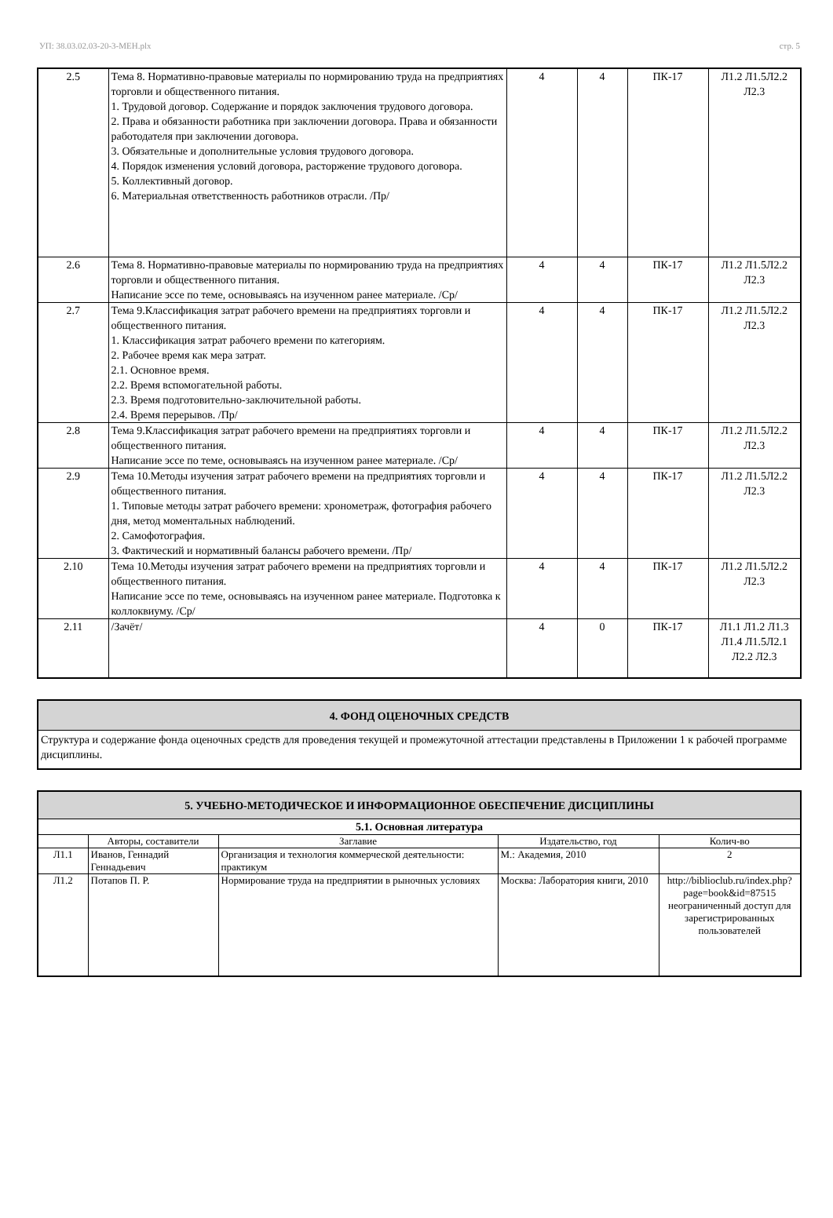УП: 38.03.02.03-20-3-МЕН.plx стр. 5
| 2.5 | Тема 8. Нормативно-правовые материалы по нормированию труда на предприятиях торговли и общественного питания. 1. Трудовой договор. Содержание и порядок заключения трудового договора. 2. Права и обязанности работника при заключении договора. Права и обязанности работодателя при заключении договора. 3. Обязательные и дополнительные условия трудового договора. 4. Порядок изменения условий договора, расторжение трудового договора. 5. Коллективный договор. 6. Материальная ответственность работников отрасли. /Пр/ | 4 | 4 | ПК-17 | Л1.2 Л1.5Л2.2 Л2.3 |
| 2.6 | Тема 8. Нормативно-правовые материалы по нормированию труда на предприятиях торговли и общественного питания. Написание эссе по теме, основываясь на изученном ранее материале. /Ср/ | 4 | 4 | ПК-17 | Л1.2 Л1.5Л2.2 Л2.3 |
| 2.7 | Тема 9.Классификация затрат рабочего времени на предприятиях торговли и общественного питания. 1. Классификация затрат рабочего времени по категориям. 2. Рабочее время как мера затрат. 2.1. Основное время. 2.2. Время вспомогательной работы. 2.3. Время подготовительно-заключительной работы. 2.4. Время перерывов. /Пр/ | 4 | 4 | ПК-17 | Л1.2 Л1.5Л2.2 Л2.3 |
| 2.8 | Тема 9.Классификация затрат рабочего времени на предприятиях торговли и общественного питания. Написание эссе по теме, основываясь на изученном ранее материале. /Ср/ | 4 | 4 | ПК-17 | Л1.2 Л1.5Л2.2 Л2.3 |
| 2.9 | Тема 10.Методы изучения затрат рабочего времени на предприятиях торговли и общественного питания. 1. Типовые методы затрат рабочего времени: хронометраж, фотография рабочего дня, метод моментальных наблюдений. 2. Самофотография. 3. Фактический и нормативный балансы рабочего времени. /Пр/ | 4 | 4 | ПК-17 | Л1.2 Л1.5Л2.2 Л2.3 |
| 2.10 | Тема 10.Методы изучения затрат рабочего времени на предприятиях торговли и общественного питания. Написание эссе по теме, основываясь на изученном ранее материале. Подготовка к коллоквиуму. /Ср/ | 4 | 4 | ПК-17 | Л1.2 Л1.5Л2.2 Л2.3 |
| 2.11 | /Зачёт/ | 4 | 0 | ПК-17 | Л1.1 Л1.2 Л1.3 Л1.4 Л1.5Л2.1 Л2.2 Л2.3 |
| 4. ФОНД ОЦЕНОЧНЫХ СРЕДСТВ |
| Структура и содержание фонда оценочных средств для проведения текущей и промежуточной аттестации представлены в Приложении 1 к рабочей программе дисциплины. |
| 5. УЧЕБНО-МЕТОДИЧЕСКОЕ И ИНФОРМАЦИОННОЕ ОБЕСПЕЧЕНИЕ ДИСЦИПЛИНЫ | | | | |
| 5.1. Основная литература | | | | |
| | Авторы, составители | Заглавие | Издательство, год | Колич-во |
| Л1.1 | Иванов, Геннадий Геннадьевич | Организация и технология коммерческой деятельности: практикум | М.: Академия, 2010 | 2 |
| Л1.2 | Потапов П. Р. | Нормирование труда на предприятии в рыночных условиях | Москва: Лаборатория книги, 2010 | http://biblioclub.ru/index.php? page=book&id=87515 неограниченный доступ для зарегистрированных пользователей |